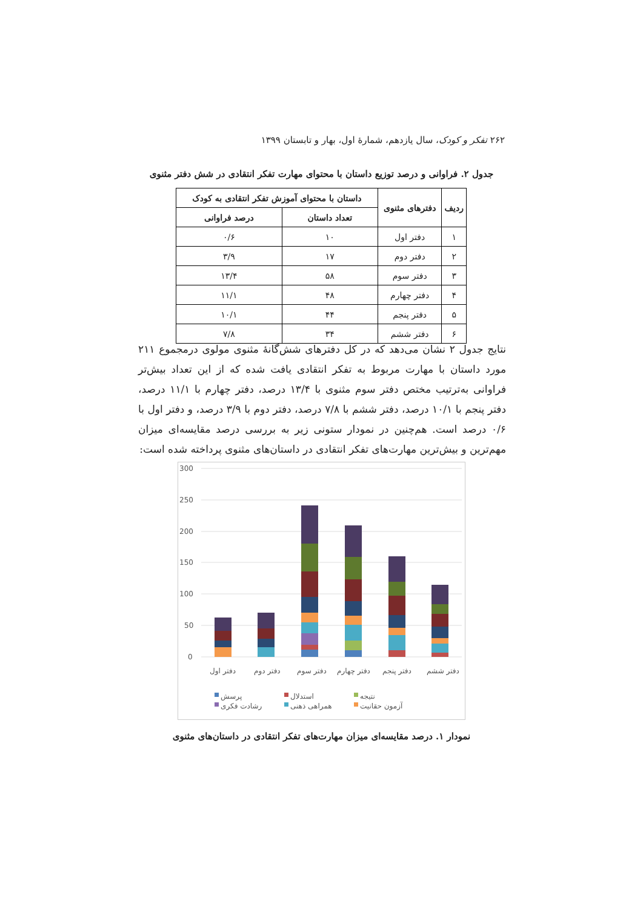۲۶۲ تفکر و کودک، سال یازدهم، شمارهٔ اول، بهار و تابستان ۱۳۹۹
جدول ۲. فراوانی و درصد توزیع داستان با محتوای مهارت تفکر انتقادی در شش دفتر مثنوی
| ردیف | دفترهای مثنوی | داستان با محتوای آموزش تفکر انتقادی به کودک | |
| --- | --- | --- | --- |
| | | تعداد داستان | درصد فراوانی |
| ۱ | دفتر اول | ۱۰ | ۰/۶ |
| ۲ | دفتر دوم | ۱۷ | ۳/۹ |
| ۳ | دفتر سوم | ۵۸ | ۱۳/۴ |
| ۴ | دفتر چهارم | ۴۸ | ۱۱/۱ |
| ۵ | دفتر پنجم | ۴۴ | ۱۰/۱ |
| ۶ | دفتر ششم | ۳۴ | ۷/۸ |
نتایج جدول ۲ نشان می‌دهد که در کل دفترهای شش‌گانهٔ مثنوی مولوی درمجموع ۲۱۱ مورد داستان با مهارت مربوط به تفکر انتقادی یافت شده که از این تعداد بیش‌تر فراوانی به‌ترتیب مختص دفتر سوم مثنوی با ۱۳/۴ درصد، دفتر چهارم با ۱۱/۱ درصد، دفتر پنجم با ۱۰/۱ درصد، دفتر ششم با ۷/۸ درصد، دفتر دوم با ۳/۹ درصد، و دفتر اول با ۰/۶ درصد است. هم‌چنین در نمودار ستونی زیر به بررسی درصد مقایسه‌ای میزان مهم‌ترین و بیش‌ترین مهارت‌های تفکر انتقادی در داستان‌های مثنوی پرداخته شده است:
300
250
200
150
100
50
0
دفتر اول
دفتر دوم
دفتر سوم
دفتر چهارم
دفتر پنجم
دفتر ششم
پرسش
استدلال
نتیجه
رشادت فکری
همراهی ذهنی
آزمون حقانیت
نمودار ۱. درصد مقایسه‌ای میزان مهارت‌های تفکر انتقادی در داستان‌های مثنوی